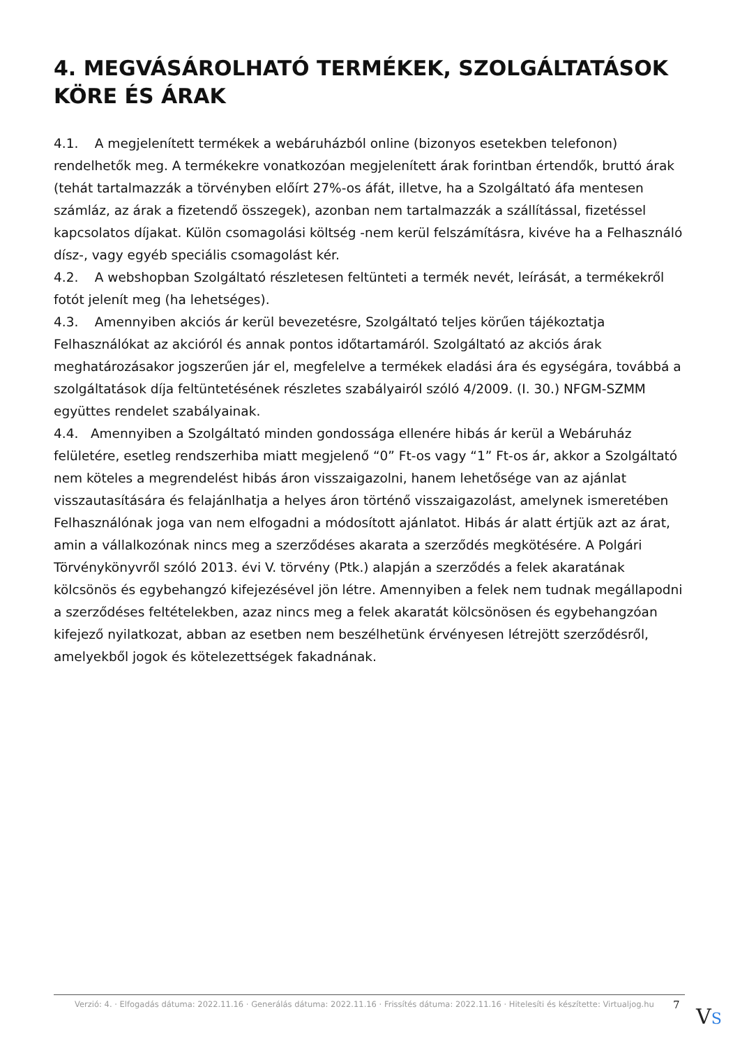4. MEGVÁSÁROLHATÓ TERMÉKEK, SZOLGÁLTATÁSOK KÖRE ÉS ÁRAK
4.1. A megjelenített termékek a webáruházból online (bizonyos esetekben telefonon) rendelhetők meg. A termékekre vonatkozóan megjelenített árak forintban értendők, bruttó árak (tehát tartalmazzák a törvényben előírt 27%-os áfát, illetve, ha a Szolgáltató áfa mentesen számláz, az árak a fizetendő összegek), azonban nem tartalmazzák a szállítással, fizetéssel kapcsolatos díjakat. Külön csomagolási költség -nem kerül felszámításra, kivéve ha a Felhasználó dísz-, vagy egyéb speciális csomagolást kér.
4.2. A webshopban Szolgáltató részletesen feltünteti a termék nevét, leírását, a termékekről fotót jelenít meg (ha lehetséges).
4.3. Amennyiben akciós ár kerül bevezetésre, Szolgáltató teljes körűen tájékoztatja Felhasználókat az akcióról és annak pontos időtartamáról. Szolgáltató az akciós árak meghatározásakor jogszerűen jár el, megfelelve a termékek eladási ára és egységára, továbbá a szolgáltatások díja feltüntetésének részletes szabályairól szóló 4/2009. (I. 30.) NFGM-SZMM együttes rendelet szabályainak.
4.4. Amennyiben a Szolgáltató minden gondossága ellenére hibás ár kerül a Webáruház felületére, esetleg rendszerhiba miatt megjelenő “0” Ft-os vagy “1” Ft-os ár, akkor a Szolgáltató nem köteles a megrendelést hibás áron visszaigazolni, hanem lehetősége van az ajánlat visszautasítására és felajánlhatja a helyes áron történő visszaigazolást, amelynek ismeretében Felhasználónak joga van nem elfogadni a módosított ajánlatot. Hibás ár alatt értjük azt az árat, amin a vállalkozónak nincs meg a szerződéses akarata a szerződés megkötésére. A Polgári Törvénykönyvről szóló 2013. évi V. törvény (Ptk.) alapján a szerződés a felek akaratának kölcsönös és egybehangzó kifejezésével jön létre. Amennyiben a felek nem tudnak megállapodni a szerződéses feltételekben, azaz nincs meg a felek akaratát kölcsönösen és egybehangzóan kifejező nyilatkozat, abban az esetben nem beszélhetünk érvényesen létrejött szerződésről, amelyekből jogok és kötelezettségek fakadnának.
Verzió: 4. · Elfogadás dátuma: 2022.11.16 · Generálás dátuma: 2022.11.16 · Frissítés dátuma: 2022.11.16 · Hitelesíti és készítette: Virtualjog.hu
7 VS